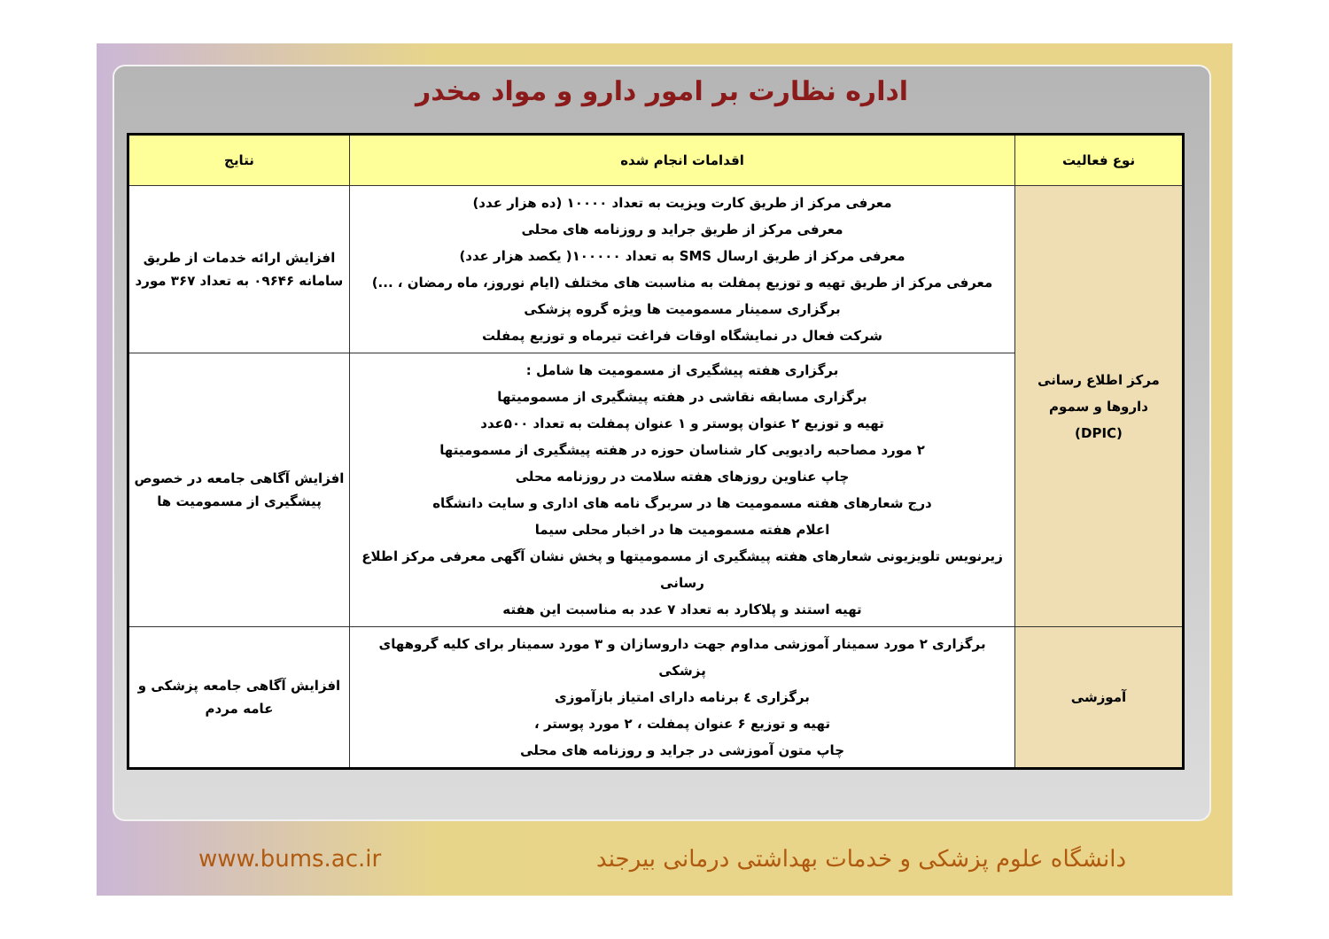اداره نظارت بر امور دارو و مواد مخدر
| نوع فعالیت | اقدامات انجام شده | نتایج |
| --- | --- | --- |
| مرکز اطلاع رسانی داروها و سموم (DPIC) | معرفی مرکز از طریق کارت ویزیت به تعداد ۱۰۰۰۰ (ده هزار عدد) معرفی مرکز از طریق جراید و روزنامه های محلی معرفی مرکز از طریق ارسال SMS به تعداد ۱۰۰۰۰۰( یکصد هزار عدد) معرفی مرکز از طریق تهیه و توزیع پمفلت به مناسبت های مختلف (ایام نوروز، ماه رمضان ، ...) برگزاری سمینار مسمومیت ها ویژه گروه پزشکی شرکت فعال در نمایشگاه اوقات فراغت تیرماه و توزیع پمفلت | افزایش ارائه خدمات از طریق سامانه ۰۹۶۴۶ به تعداد ۳۶۷ مورد |
| | برگزاری هفته پیشگیری از مسمومیت ها شامل : برگزاری مسابقه نقاشی در هفته پیشگیری از مسمومیتها تهیه و توزیع ۲ عنوان پوستر و ۱ عنوان پمفلت به تعداد ۵۰۰عدد ۲ مورد مصاحبه رادیویی کار شناسان حوزه در هفته پیشگیری از مسمومیتها چاپ عناوین روزهای هفته سلامت در روزنامه محلی درج شعارهای هفته مسمومیت ها در سربرگ نامه های اداری و سایت دانشگاه اعلام هفته مسمومیت ها در اخبار محلی سیما زیرنویس تلویزیونی شعارهای هفته پیشگیری از مسمومیتها و پخش نشان آگهی معرفی مرکز اطلاع رسانی تهیه استند و پلاکارد به تعداد ۷ عدد به مناسبت این هفته | افزایش آگاهی جامعه در خصوص پیشگیری از مسمومیت ها |
| آموزشی | برگزاری ۲ مورد سمینار آموزشی مداوم جهت داروسازان و ۳ مورد سمینار برای کلیه گروههای پزشکی برگزاری ٤ برنامه دارای امتیاز بازآموزی تهیه و توزیع ۶ عنوان پمفلت ، ۲ مورد پوستر ، چاپ متون آموزشی در جراید و روزنامه های محلی | افزایش آگاهی جامعه پزشکی و عامه مردم |
www.bums.ac.ir دانشگاه علوم پزشکی و خدمات بهداشتی درمانی بیرجند